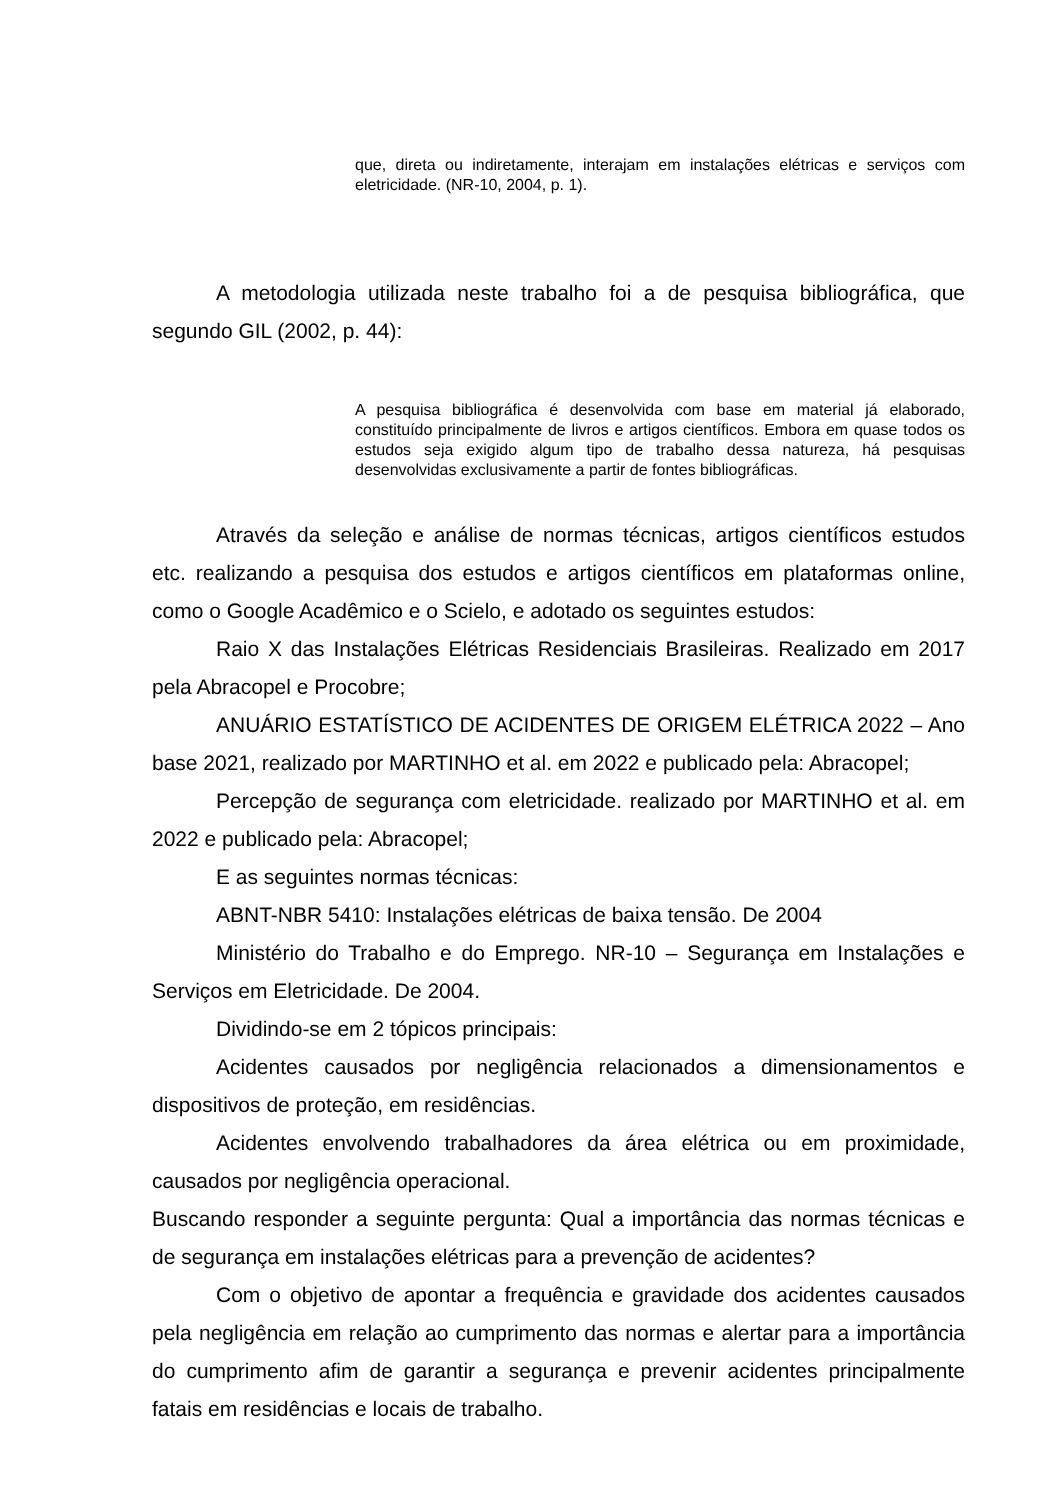que, direta ou indiretamente, interajam em instalações elétricas e serviços com eletricidade. (NR-10, 2004, p. 1).
A metodologia utilizada neste trabalho foi a de pesquisa bibliográfica, que segundo GIL (2002, p. 44):
A pesquisa bibliográfica é desenvolvida com base em material já elaborado, constituído principalmente de livros e artigos científicos. Embora em quase todos os estudos seja exigido algum tipo de trabalho dessa natureza, há pesquisas desenvolvidas exclusivamente a partir de fontes bibliográficas.
Através da seleção e análise de normas técnicas, artigos científicos estudos etc. realizando a pesquisa dos estudos e artigos científicos em plataformas online, como o Google Acadêmico e o Scielo, e adotado os seguintes estudos:
Raio X das Instalações Elétricas Residenciais Brasileiras. Realizado em 2017 pela Abracopel e Procobre;
ANUÁRIO ESTATÍSTICO DE ACIDENTES DE ORIGEM ELÉTRICA 2022 – Ano base 2021, realizado por MARTINHO et al. em 2022 e publicado pela: Abracopel;
Percepção de segurança com eletricidade. realizado por MARTINHO et al. em 2022 e publicado pela: Abracopel;
E as seguintes normas técnicas:
ABNT-NBR 5410: Instalações elétricas de baixa tensão. De 2004
Ministério do Trabalho e do Emprego. NR-10 – Segurança em Instalações e Serviços em Eletricidade. De 2004.
Dividindo-se em 2 tópicos principais:
Acidentes causados por negligência relacionados a dimensionamentos e dispositivos de proteção, em residências.
Acidentes envolvendo trabalhadores da área elétrica ou em proximidade, causados por negligência operacional.
Buscando responder a seguinte pergunta: Qual a importância das normas técnicas e de segurança em instalações elétricas para a prevenção de acidentes?
Com o objetivo de apontar a frequência e gravidade dos acidentes causados pela negligência em relação ao cumprimento das normas e alertar para a importância do cumprimento afim de garantir a segurança e prevenir acidentes principalmente fatais em residências e locais de trabalho.